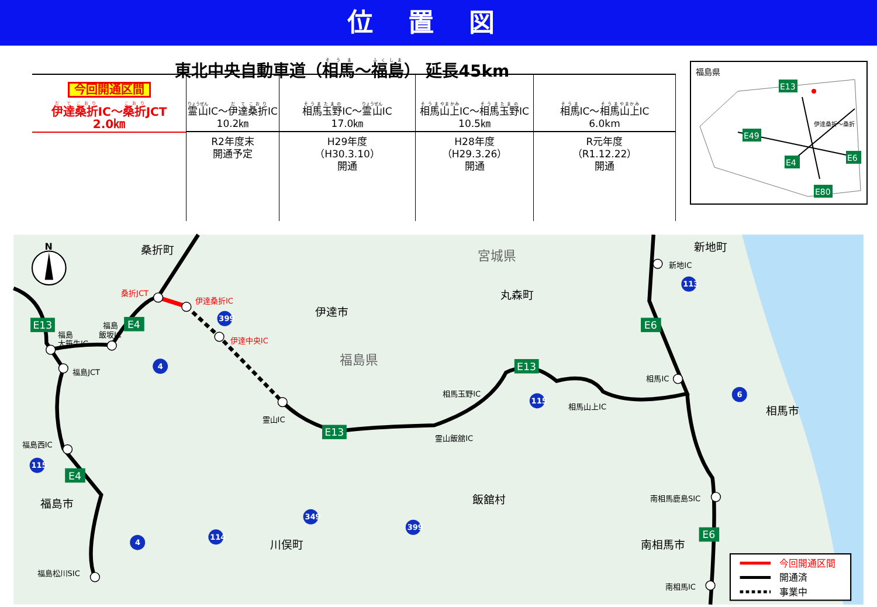位置図
東北中央自動車道（相馬～福島） 延長45km
今回開通区間
伊達桑折IC～桑折JCT
2.0㎞
霊山IC～伊達桑折IC
10.2㎞
R2年度末
開通予定
相馬玉野IC～霊山IC
17.0㎞
H29年度
（H30.3.10）
開通
相馬山上IC～相馬玉野IC
10.5㎞
H28年度
（H29.3.26）
開通
相馬IC～相馬山上IC
6.0km
R元年度
（R1.12.22）
開通
福島県
E13
E49
E4
E6
E80
伊達桑折～桑折
桑折JCT
伊達桑折IC
伊達中央IC
福島
大笹生IC
福島
飯坂IC
福島JCT
福島西IC
福島松川SIC
霊山IC
霊山飯舘IC
相馬玉野IC
相馬山上IC
相馬IC
新地IC
南相馬鹿島SIC
南相馬IC
桑折町
伊達市
丸森町
福島市
川俣町
飯舘村
南相馬市
相馬市
新地町
宮城県
福島県
E13
E4
E4
E13
E13
E6
E6
399
4
115
4
114
349
399
115
113
6
N
今回開通区間
開通済
事業中